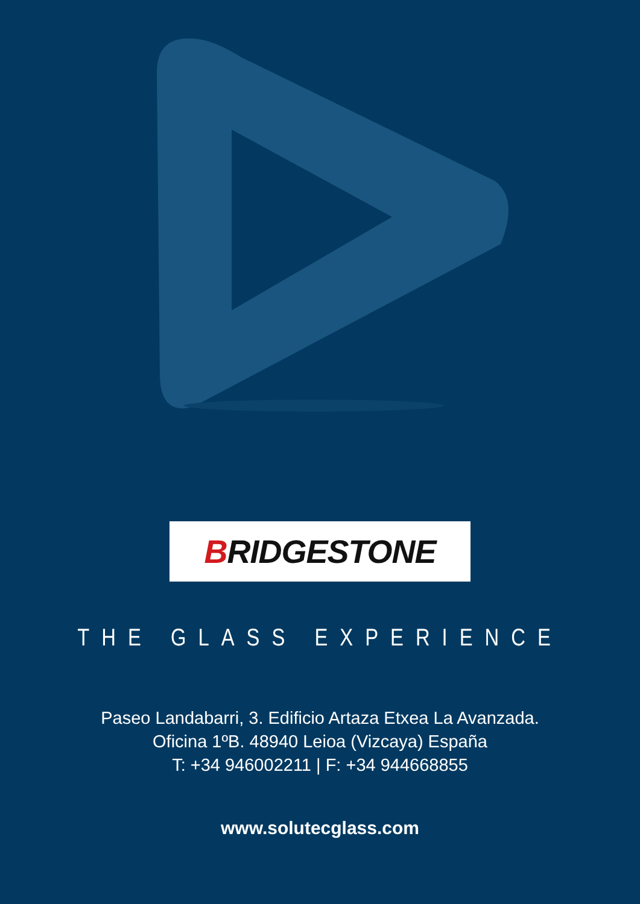BRIDGESTONE
THE GLASS EXPERIENCE
Paseo Landabarri, 3. Edificio Artaza Etxea La Avanzada.
Oficina 1ºB. 48940 Leioa (Vizcaya) España
T: +34 946002211 | F: +34 944668855
www.solutecglass.com